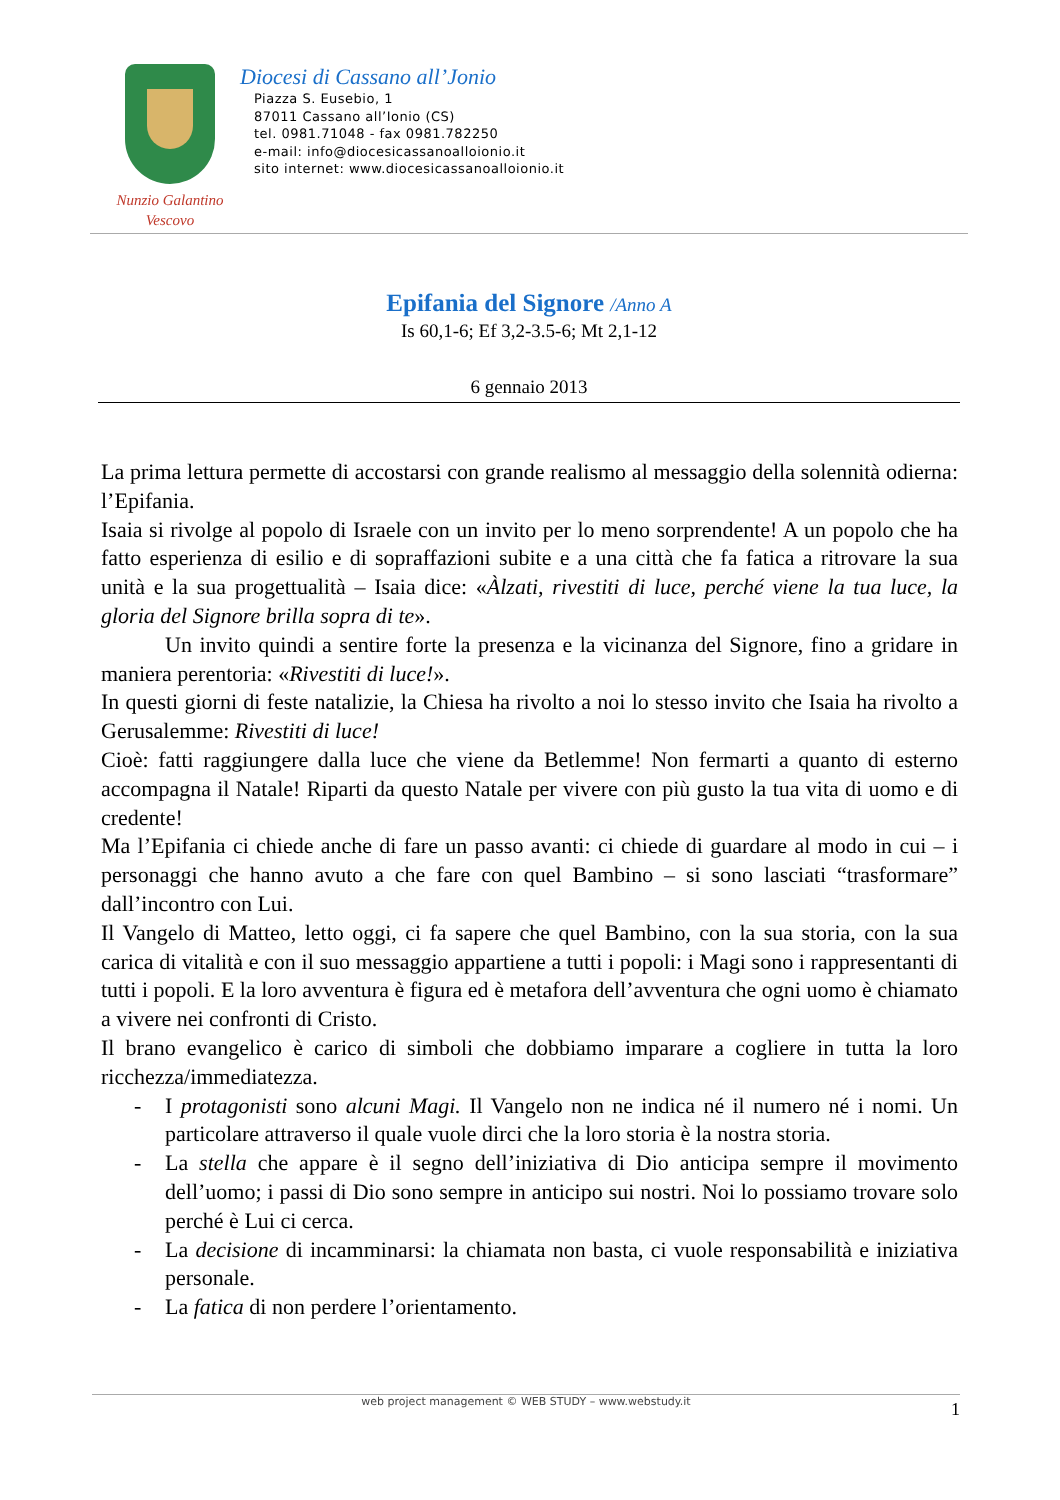Nunzio Galantino
Vescovo
Diocesi di Cassano all’Jonio
Piazza S. Eusebio, 1
87011 Cassano all’Ionio (CS)
tel. 0981.71048 - fax 0981.782250
e-mail: info@diocesicassanoalloionio.it
sito internet: www.diocesicassanoalloionio.it
Epifania del Signore /Anno A
Is 60,1-6; Ef 3,2-3.5-6; Mt 2,1-12
6 gennaio 2013
La prima lettura permette di accostarsi con grande realismo al messaggio della solennità odierna: l’Epifania.
Isaia si rivolge al popolo di Israele con un invito per lo meno sorprendente! A un popolo che ha fatto esperienza di esilio e di sopraffazioni subite e a una città che fa fatica a ritrovare la sua unità e la sua progettualità – Isaia dice: «Àlzati, rivestiti di luce, perché viene la tua luce, la gloria del Signore brilla sopra di te».
Un invito quindi a sentire forte la presenza e la vicinanza del Signore, fino a gridare in maniera perentoria: «Rivestiti di luce!».
In questi giorni di feste natalizie, la Chiesa ha rivolto a noi lo stesso invito che Isaia ha rivolto a Gerusalemme: Rivestiti di luce!
Cioè: fatti raggiungere dalla luce che viene da Betlemme! Non fermarti a quanto di esterno accompagna il Natale! Riparti da questo Natale per vivere con più gusto la tua vita di uomo e di credente!
Ma l’Epifania ci chiede anche di fare un passo avanti: ci chiede di guardare al modo in cui – i personaggi che hanno avuto a che fare con quel Bambino – si sono lasciati “trasformare” dall’incontro con Lui.
Il Vangelo di Matteo, letto oggi, ci fa sapere che quel Bambino, con la sua storia, con la sua carica di vitalità e con il suo messaggio appartiene a tutti i popoli: i Magi sono i rappresentanti di tutti i popoli. E la loro avventura è figura ed è metafora dell’avventura che ogni uomo è chiamato a vivere nei confronti di Cristo.
Il brano evangelico è carico di simboli che dobbiamo imparare a cogliere in tutta la loro ricchezza/immediatezza.
- I protagonisti sono alcuni Magi. Il Vangelo non ne indica né il numero né i nomi. Un particolare attraverso il quale vuole dirci che la loro storia è la nostra storia.
- La stella che appare è il segno dell’iniziativa di Dio anticipa sempre il movimento dell’uomo; i passi di Dio sono sempre in anticipo sui nostri. Noi lo possiamo trovare solo perché è Lui ci cerca.
- La decisione di incamminarsi: la chiamata non basta, ci vuole responsabilità e iniziativa personale.
- La fatica di non perdere l’orientamento.
web project management © WEB STUDY – www.webstudy.it 1